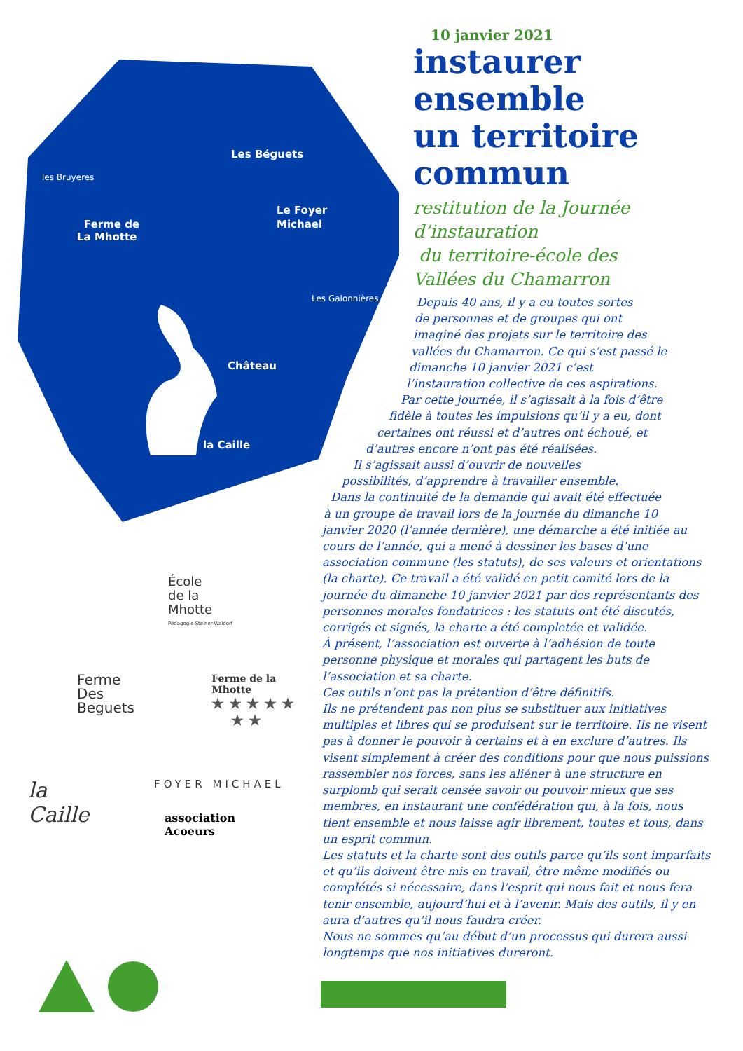Les Béguets
Le Foyer
Michael
Ferme de
La Mhotte
Château
la Caille
les Bruyeres
Les Galonnières
10 janvier 2021
instaurer
ensemble
un territoire
commun
restitution de la Journée
d’instauration
du territoire-école des
Vallées du Chamarron
Depuis 40 ans, il y a eu toutes sortes
de personnes et de groupes qui ont
imaginé des projets sur le territoire des
vallées du Chamarron. Ce qui s’est passé le
dimanche 10 janvier 2021 c’est
l’instauration collective de ces aspirations.
Par cette journée, il s’agissait à la fois d’être
fidèle à toutes les impulsions qu’il y a eu, dont
certaines ont réussi et d’autres ont échoué, et
d’autres encore n’ont pas été réalisées.
Il s’agissait aussi d’ouvrir de nouvelles
possibilités, d’apprendre à travailler ensemble.
Dans la continuité de la demande qui avait été effectuée
à un groupe de travail lors de la journée du dimanche 10
janvier 2020 (l’année dernière), une démarche a été initiée au cours de l’année, qui a mené à dessiner les bases d’une association commune (les statuts), de ses valeurs et orientations (la charte). Ce travail a été validé en petit comité lors de la journée du dimanche 10 janvier 2021 par des représentants des personnes morales fondatrices : les statuts ont été discutés, corrigés et signés, la charte a été completée et validée.
À présent, l’association est ouverte à l’adhésion de toute personne physique et morales qui partagent les buts de l’association et sa charte.
Ces outils n’ont pas la prétention d’être définitifs.
Ils ne prétendent pas non plus se substituer aux initiatives multiples et libres qui se produisent sur le territoire. Ils ne visent pas à donner le pouvoir à certains et à en exclure d’autres. Ils visent simplement à créer des conditions pour que nous puissions rassembler nos forces, sans les aliéner à une structure en surplomb qui serait censée savoir ou pouvoir mieux que ses membres, en instaurant une confédération qui, à la fois, nous tient ensemble et nous laisse agir librement, toutes et tous, dans un esprit commun.
Les statuts et la charte sont des outils parce qu’ils sont imparfaits et qu’ils doivent être mis en travail, être même modifiés ou complétés si nécessaire, dans l’esprit qui nous fait et nous fera tenir ensemble, aujourd’hui et à l’avenir. Mais des outils, il y en aura d’autres qu’il nous faudra créer.
Nous ne sommes qu’au début d’un processus qui durera aussi longtemps que nos initiatives dureront.
École
de la
Mhotte
Pédagogie Steiner-Waldorf
Ferme
Des
Beguets
Ferme de la Mhotte
★ ★ ★ ★ ★
★ ★
la
Caille
FOYER MICHAEL
association
Acoeurs